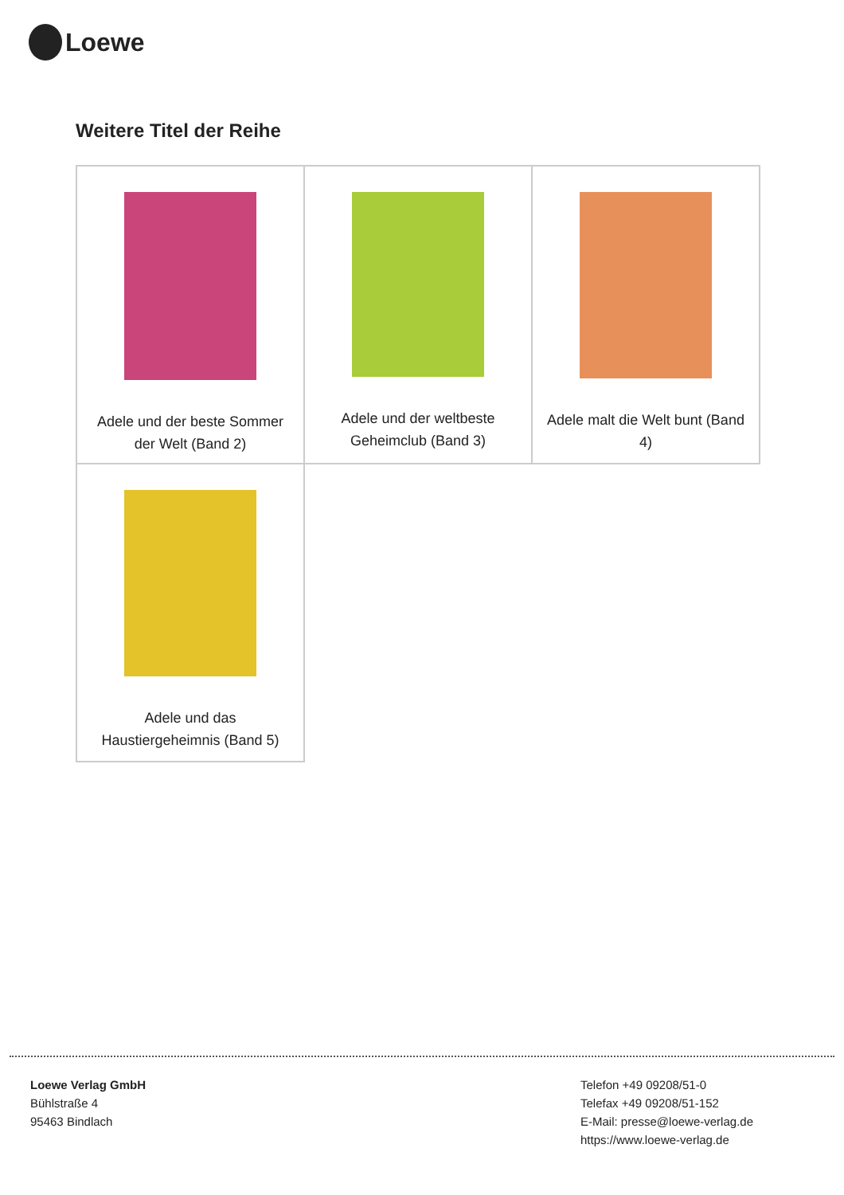Loewe
Weitere Titel der Reihe
| Adele und der beste Sommer der Welt (Band 2) | Adele und der weltbeste Geheimclub (Band 3) | Adele malt die Welt bunt (Band 4) |
| Adele und das Haustiergeheimnis (Band 5) | | |
Loewe Verlag GmbH
Bühlstraße 4
95463 Bindlach
Telefon +49 09208/51-0
Telefax +49 09208/51-152
E-Mail: presse@loewe-verlag.de
https://www.loewe-verlag.de